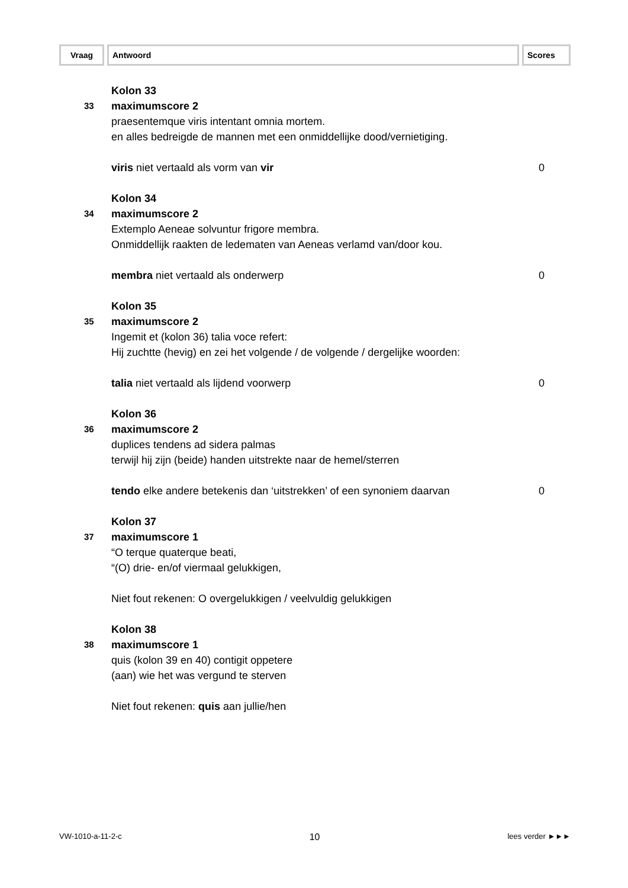Vraag Antwoord Scores
Kolon 33
33
maximumscore 2
praesentemque viris intentant omnia mortem.
en alles bedreigde de mannen met een onmiddellijke dood/vernietiging.
viris niet vertaald als vorm van vir
0
Kolon 34
34
maximumscore 2
Extemplo Aeneae solvuntur frigore membra.
Onmiddellijk raakten de ledematen van Aeneas verlamd van/door kou.
membra niet vertaald als onderwerp
0
Kolon 35
35
maximumscore 2
Ingemit et (kolon 36) talia voce refert:
Hij zuchtte (hevig) en zei het volgende / de volgende / dergelijke woorden:
talia niet vertaald als lijdend voorwerp
0
Kolon 36
36
maximumscore 2
duplices tendens ad sidera palmas
terwijl hij zijn (beide) handen uitstrekte naar de hemel/sterren
tendo elke andere betekenis dan ‘uitstrekken’ of een synoniem daarvan
0
Kolon 37
37
maximumscore 1
“O terque quaterque beati,
“(O) drie- en/of viermaal gelukkigen,
Niet fout rekenen: O overgelukkigen / veelvuldig gelukkigen
Kolon 38
38
maximumscore 1
quis (kolon 39 en 40) contigit oppetere
(aan) wie het was vergund te sterven
Niet fout rekenen: quis aan jullie/hen
VW-1010-a-11-2-c 10 lees verder ►►►